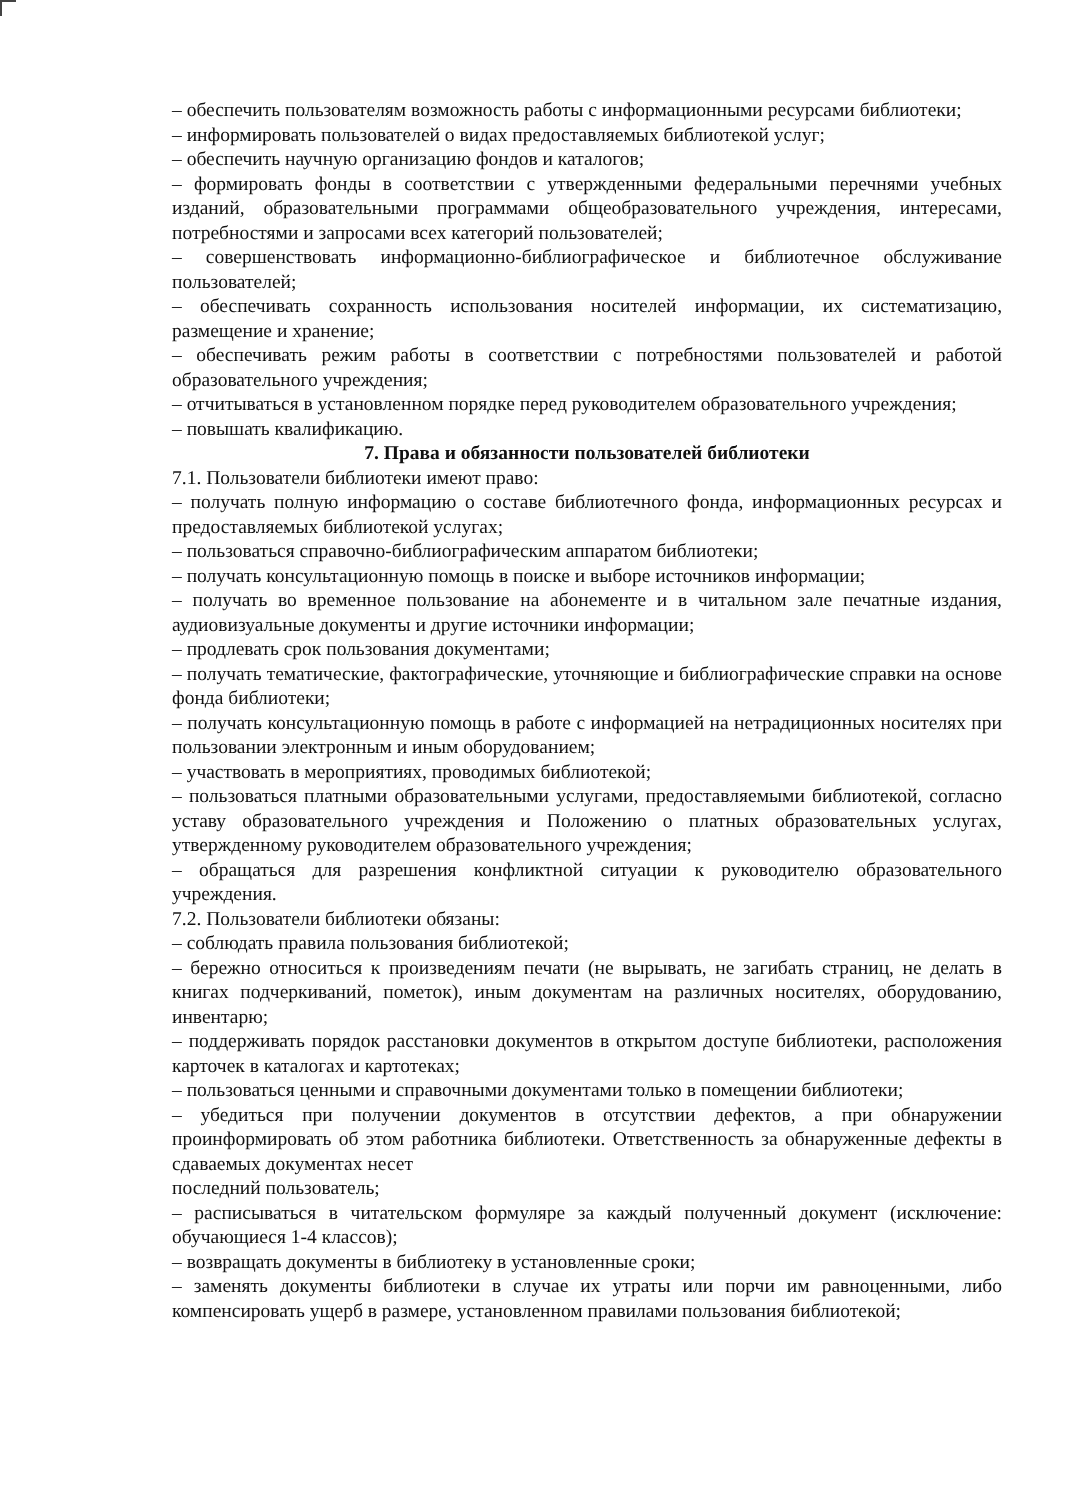– обеспечить пользователям возможность работы с информационными ресурсами библиотеки;
– информировать пользователей о видах предоставляемых библиотекой услуг;
– обеспечить научную организацию фондов и каталогов;
– формировать фонды в соответствии с утвержденными федеральными перечнями учебных изданий, образовательными программами общеобразовательного учреждения, интересами, потребностями и запросами всех категорий пользователей;
– совершенствовать информационно-библиографическое и библиотечное обслуживание пользователей;
– обеспечивать сохранность использования носителей информации, их систематизацию, размещение и хранение;
– обеспечивать режим работы в соответствии с потребностями пользователей и работой образовательного учреждения;
– отчитываться в установленном порядке перед руководителем образовательного учреждения;
– повышать квалификацию.
7. Права и обязанности пользователей библиотеки
7.1. Пользователи библиотеки имеют право:
– получать полную информацию о составе библиотечного фонда, информационных ресурсах и предоставляемых библиотекой услугах;
– пользоваться справочно-библиографическим аппаратом библиотеки;
– получать консультационную помощь в поиске и выборе источников информации;
– получать во временное пользование на абонементе и в читальном зале печатные издания, аудиовизуальные документы и другие источники информации;
– продлевать срок пользования документами;
– получать тематические, фактографические, уточняющие и библиографические справки на основе фонда библиотеки;
– получать консультационную помощь в работе с информацией на нетрадиционных носителях при пользовании электронным и иным оборудованием;
– участвовать в мероприятиях, проводимых библиотекой;
– пользоваться платными образовательными услугами, предоставляемыми библиотекой, согласно уставу образовательного учреждения и Положению о платных образовательных услугах, утвержденному руководителем образовательного учреждения;
– обращаться для разрешения конфликтной ситуации к руководителю образовательного учреждения.
7.2. Пользователи библиотеки обязаны:
– соблюдать правила пользования библиотекой;
– бережно относиться к произведениям печати (не вырывать, не загибать страниц, не делать в книгах подчеркиваний, пометок), иным документам на различных носителях, оборудованию, инвентарю;
– поддерживать порядок расстановки документов в открытом доступе библиотеки, расположения карточек в каталогах и картотеках;
– пользоваться ценными и справочными документами только в помещении библиотеки;
– убедиться при получении документов в отсутствии дефектов, а при обнаружении проинформировать об этом работника библиотеки. Ответственность за обнаруженные дефекты в сдаваемых документах несет
последний пользователь;
– расписываться в читательском формуляре за каждый полученный документ (исключение: обучающиеся 1-4 классов);
– возвращать документы в библиотеку в установленные сроки;
– заменять документы библиотеки в случае их утраты или порчи им равноценными, либо компенсировать ущерб в размере, установленном правилами пользования библиотекой;